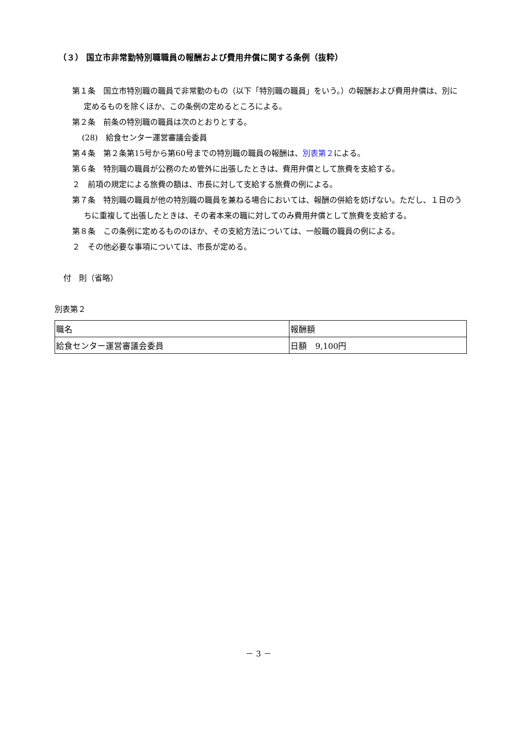（３） 国立市非常勤特別職職員の報酬および費用弁償に関する条例（抜粋）
第１条　国立市特別職の職員で非常勤のもの（以下「特別職の職員」をいう。）の報酬および費用弁償は、別に定めるものを除くほか、この条例の定めるところによる。
第２条　前条の特別職の職員は次のとおりとする。
(28)　給食センター運営審議会委員
第４条　第２条第15号から第60号までの特別職の職員の報酬は、別表第２による。
第６条　特別職の職員が公務のため管外に出張したときは、費用弁償として旅費を支給する。
２　前項の規定による旅費の額は、市長に対して支給する旅費の例による。
第７条　特別職の職員が他の特別職の職員を兼ねる場合においては、報酬の併給を妨げない。ただし、１日のうちに重複して出張したときは、その者本来の職に対してのみ費用弁償として旅費を支給する。
第８条　この条例に定めるもののほか、その支給方法については、一般職の職員の例による。
２　その他必要な事項については、市長が定める。
付　則（省略）
別表第２
| 職名 | 報酬額 |
| 給食センター運営審議会委員 | 日額 9,100円 |
－ 3 －